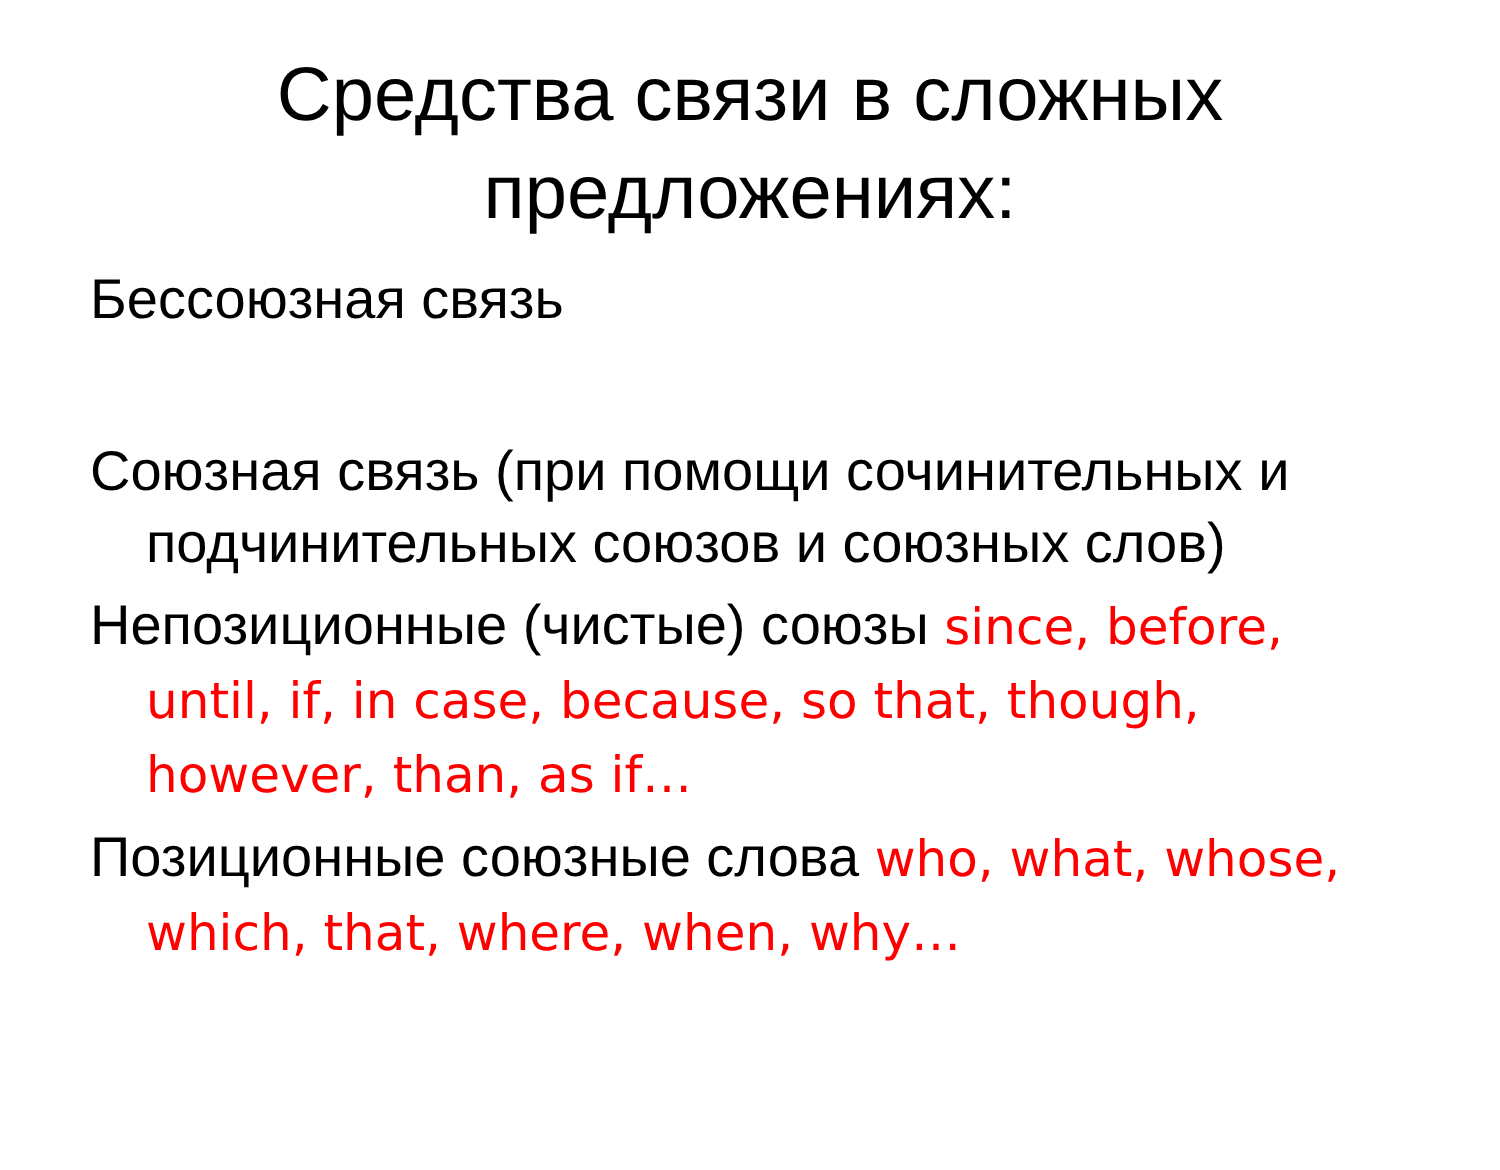Средства связи в сложных предложениях:
Бессоюзная связь
Союзная связь (при помощи сочинительных и подчинительных союзов и союзных слов)
Непозиционные (чистые) союзы since, before, until, if, in case, because, so that, though, however, than, as if…
Позиционные союзные слова who, what, whose, which, that, where, when, why…